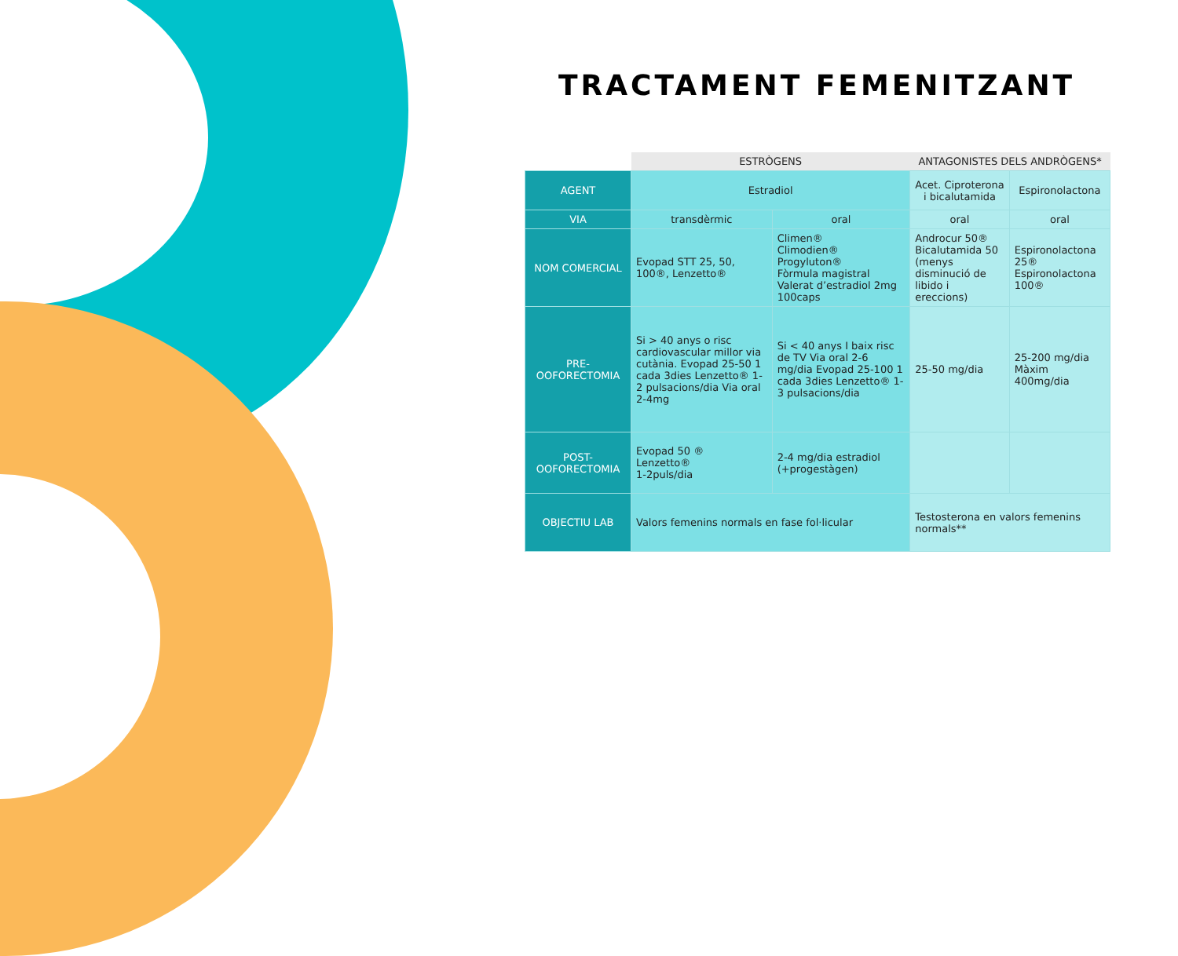TRACTAMENT FEMENITZANT
| | ESTRÒGENS | | ANTAGONISTES DELS ANDRÒGENS* | |
| --- | --- | --- | --- | --- |
| AGENT | Estradiol | | Acet. Ciproterona i bicalutamida | Espironolactona |
| VIA | transdèrmic | oral | oral | oral |
| NOM COMERCIAL | Evopad STT 25, 50, 100®, Lenzetto® | Climen® Climodien® Progyluton® Fòrmula magistral Valerat d’estradiol 2mg 100caps | Androcur 50® Bicalutamida 50 (menys disminució de libido i ereccions) | Espironolactona 25® Espironolactona 100® |
| PRE- OOFORECTOMIA | Si > 40 anys o risc cardiovascular millor via cutània. Evopad 25-50 1 cada 3dies Lenzetto® 1-2 pulsacions/dia Via oral 2-4mg | Si < 40 anys I baix risc de TV Via oral 2-6 mg/dia Evopad 25-100 1 cada 3dies Lenzetto® 1-3 pulsacions/dia | 25-50 mg/dia | 25-200 mg/dia Màxim 400mg/dia |
| POST- OOFORECTOMIA | Evopad 50 ® Lenzetto® 1-2puls/dia | 2-4 mg/dia estradiol (+progestàgen) | | |
| OBJECTIU LAB | Valors femenins normals en fase fol·licular | | Testosterona en valors femenins normals** | |